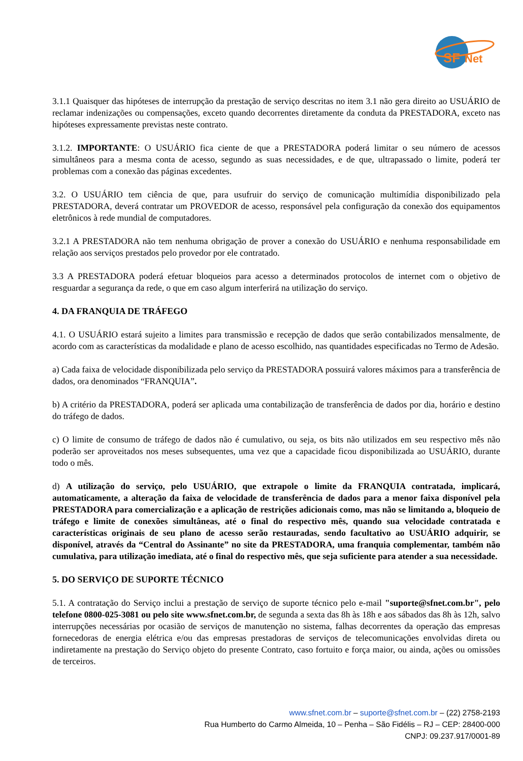SF
Net
3.1.1 Quaisquer das hipóteses de interrupção da prestação de serviço descritas no item 3.1 não gera direito ao USUÁRIO de reclamar indenizações ou compensações, exceto quando decorrentes diretamente da conduta da PRESTADORA, exceto nas hipóteses expressamente previstas neste contrato.
3.1.2. IMPORTANTE: O USUÁRIO fica ciente de que a PRESTADORA poderá limitar o seu número de acessos simultâneos para a mesma conta de acesso, segundo as suas necessidades, e de que, ultrapassado o limite, poderá ter problemas com a conexão das páginas excedentes.
3.2. O USUÁRIO tem ciência de que, para usufruir do serviço de comunicação multimídia disponibilizado pela PRESTADORA, deverá contratar um PROVEDOR de acesso, responsável pela configuração da conexão dos equipamentos eletrônicos à rede mundial de computadores.
3.2.1 A PRESTADORA não tem nenhuma obrigação de prover a conexão do USUÁRIO e nenhuma responsabilidade em relação aos serviços prestados pelo provedor por ele contratado.
3.3 A PRESTADORA poderá efetuar bloqueios para acesso a determinados protocolos de internet com o objetivo de resguardar a segurança da rede, o que em caso algum interferirá na utilização do serviço.
4. DA FRANQUIA DE TRÁFEGO
4.1. O USUÁRIO estará sujeito a limites para transmissão e recepção de dados que serão contabilizados mensalmente, de acordo com as características da modalidade e plano de acesso escolhido, nas quantidades especificadas no Termo de Adesão.
a) Cada faixa de velocidade disponibilizada pelo serviço da PRESTADORA possuirá valores máximos para a transferência de dados, ora denominados “FRANQUIA”.
b) A critério da PRESTADORA, poderá ser aplicada uma contabilização de transferência de dados por dia, horário e destino do tráfego de dados.
c) O limite de consumo de tráfego de dados não é cumulativo, ou seja, os bits não utilizados em seu respectivo mês não poderão ser aproveitados nos meses subsequentes, uma vez que a capacidade ficou disponibilizada ao USUÁRIO, durante todo o mês.
d) A utilização do serviço, pelo USUÁRIO, que extrapole o limite da FRANQUIA contratada, implicará, automaticamente, a alteração da faixa de velocidade de transferência de dados para a menor faixa disponível pela PRESTADORA para comercialização e a aplicação de restrições adicionais como, mas não se limitando a, bloqueio de tráfego e limite de conexões simultâneas, até o final do respectivo mês, quando sua velocidade contratada e características originais de seu plano de acesso serão restauradas, sendo facultativo ao USUÁRIO adquirir, se disponível, através da “Central do Assinante” no site da PRESTADORA, uma franquia complementar, também não cumulativa, para utilização imediata, até o final do respectivo mês, que seja suficiente para atender a sua necessidade.
5. DO SERVIÇO DE SUPORTE TÉCNICO
5.1. A contratação do Serviço inclui a prestação de serviço de suporte técnico pelo e-mail "suporte@sfnet.com.br", pelo telefone 0800-025-3081 ou pelo site www.sfnet.com.br, de segunda a sexta das 8h às 18h e aos sábados das 8h às 12h, salvo interrupções necessárias por ocasião de serviços de manutenção no sistema, falhas decorrentes da operação das empresas fornecedoras de energia elétrica e/ou das empresas prestadoras de serviços de telecomunicações envolvidas direta ou indiretamente na prestação do Serviço objeto do presente Contrato, caso fortuito e força maior, ou ainda, ações ou omissões de terceiros.
www.sfnet.com.br – suporte@sfnet.com.br – (22) 2758-2193
Rua Humberto do Carmo Almeida, 10 – Penha – São Fidélis – RJ – CEP: 28400-000
CNPJ: 09.237.917/0001-89